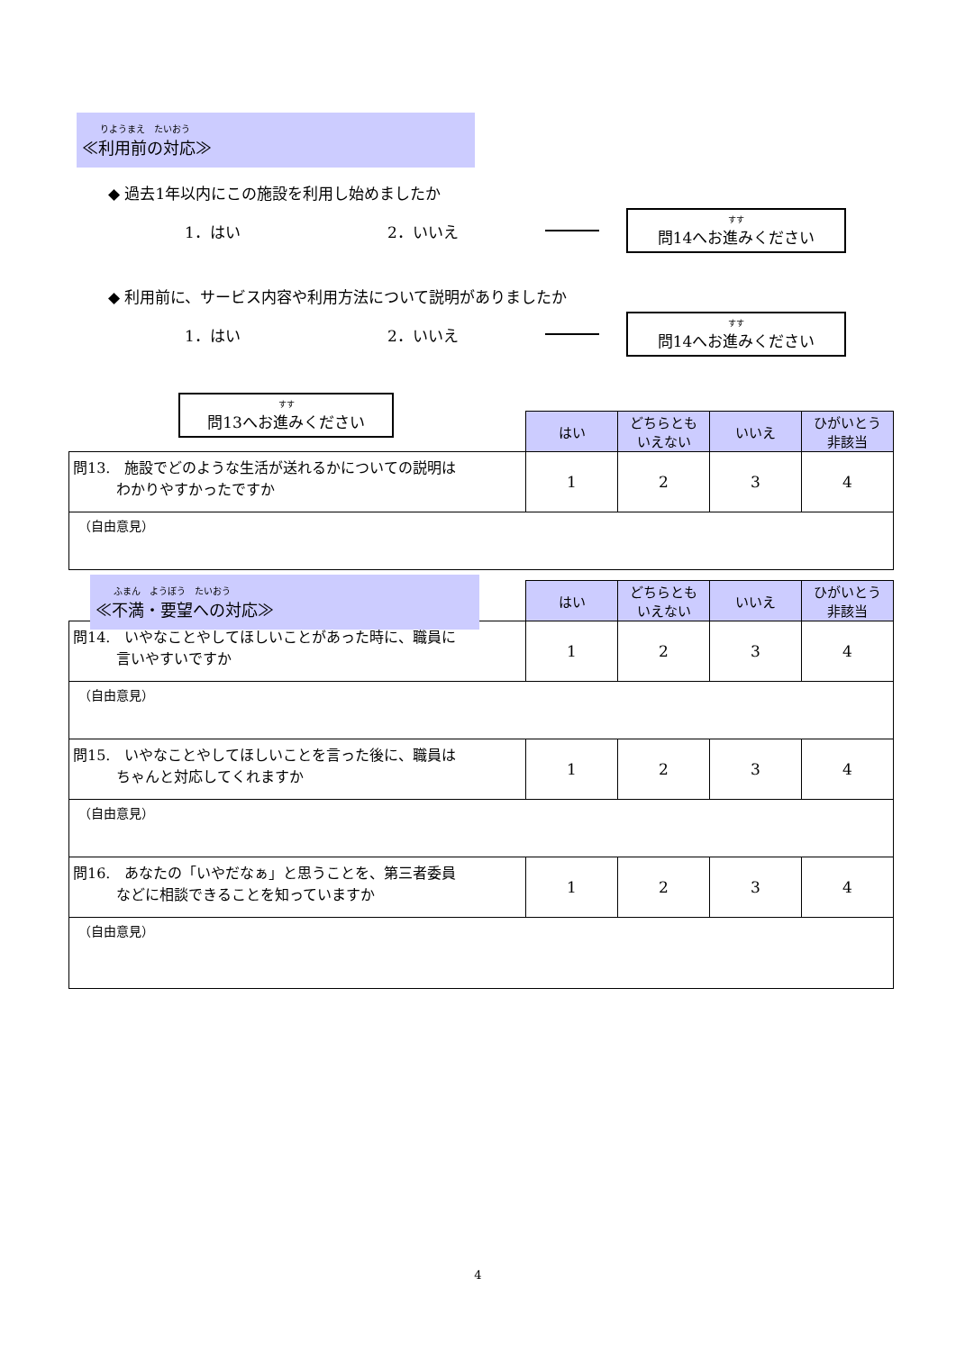りようまえ　たいおう
≪利用前の対応≫
◆ 過去1年以内にこの施設を利用し始めましたか
1．はい 2．いいえ
すす
問14へお進みください
◆ 利用前に、サービス内容や利用方法について説明がありましたか
1．はい 2．いいえ
すす
問14へお進みください
すす
問13へお進みください
| | はい | どちらとも いえない | いいえ | ひがいとう 非該当 |
| 問13. 施設でどのような生活が送れるかについての説明は わかりやすかったですか | 1 | 2 | 3 | 4 |
| （自由意見） | | | | |
ふまん　ようぼう　たいおう
≪不満・要望への対応≫
| | はい | どちらとも いえない | いいえ | ひがいとう 非該当 |
| 問14. いやなことやしてほしいことがあった時に、職員に 言いやすいですか | 1 | 2 | 3 | 4 |
| （自由意見） | | | | |
| 問15. いやなことやしてほしいことを言った後に、職員は ちゃんと対応してくれますか | 1 | 2 | 3 | 4 |
| （自由意見） | | | | |
| 問16. あなたの「いやだなぁ」と思うことを、第三者委員 などに相談できることを知っていますか | 1 | 2 | 3 | 4 |
| （自由意見） | | | | |
4